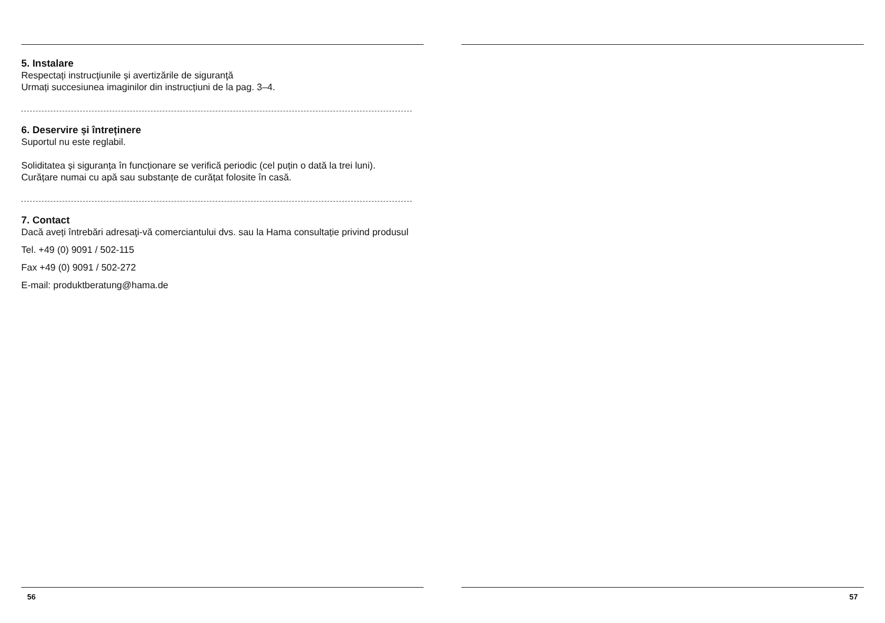5. Instalare
Respectați instrucţiunile și avertizările de siguranţă
Urmați succesiunea imaginilor din instrucțiuni de la pag. 3–4.
6. Deservire și întreținere
Suportul nu este reglabil.
Soliditatea și siguranța în funcționare se verifică periodic (cel puțin o dată la trei luni).
Curățare numai cu apă sau substanțe de curățat folosite în casă.
7. Contact
Dacă aveți întrebări adresaţi-vă comerciantului dvs. sau la Hama consultație privind produsul
Tel. +49 (0) 9091 / 502-115
Fax +49 (0) 9091 / 502-272
E-mail: produktberatung@hama.de
56
57